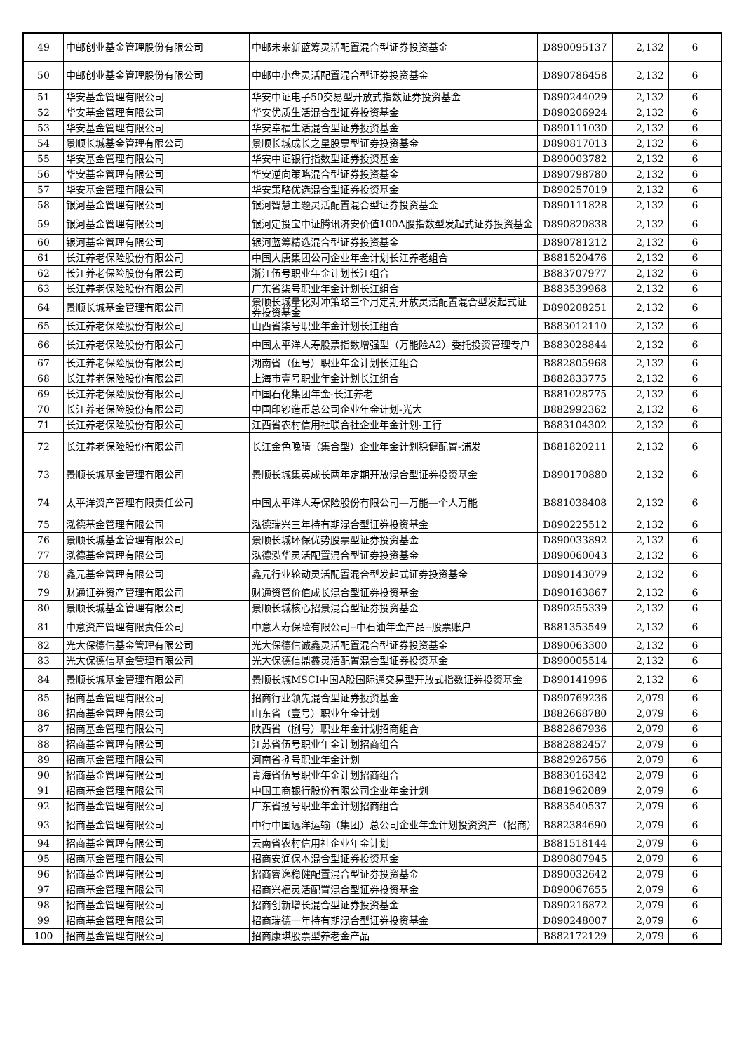| 49 | 中邮创业基金管理股份有限公司 | 中邮未来新蓝筹灵活配置混合型证券投资基金 | D890095137 | 2,132 | 6 |
| 50 | 中邮创业基金管理股份有限公司 | 中邮中小盘灵活配置混合型证券投资基金 | D890786458 | 2,132 | 6 |
| 51 | 华安基金管理有限公司 | 华安中证电子50交易型开放式指数证券投资基金 | D890244029 | 2,132 | 6 |
| 52 | 华安基金管理有限公司 | 华安优质生活混合型证券投资基金 | D890206924 | 2,132 | 6 |
| 53 | 华安基金管理有限公司 | 华安幸福生活混合型证券投资基金 | D890111030 | 2,132 | 6 |
| 54 | 景顺长城基金管理有限公司 | 景顺长城成长之星股票型证券投资基金 | D890817013 | 2,132 | 6 |
| 55 | 华安基金管理有限公司 | 华安中证银行指数型证券投资基金 | D890003782 | 2,132 | 6 |
| 56 | 华安基金管理有限公司 | 华安逆向策略混合型证券投资基金 | D890798780 | 2,132 | 6 |
| 57 | 华安基金管理有限公司 | 华安策略优选混合型证券投资基金 | D890257019 | 2,132 | 6 |
| 58 | 银河基金管理有限公司 | 银河智慧主题灵活配置混合型证券投资基金 | D890111828 | 2,132 | 6 |
| 59 | 银河基金管理有限公司 | 银河定投宝中证腾讯济安价值100A股指数型发起式证券投资基金 | D890820838 | 2,132 | 6 |
| 60 | 银河基金管理有限公司 | 银河蓝筹精选混合型证券投资基金 | D890781212 | 2,132 | 6 |
| 61 | 长江养老保险股份有限公司 | 中国大唐集团公司企业年金计划长江养老组合 | B881520476 | 2,132 | 6 |
| 62 | 长江养老保险股份有限公司 | 浙江伍号职业年金计划长江组合 | B883707977 | 2,132 | 6 |
| 63 | 长江养老保险股份有限公司 | 广东省柒号职业年金计划长江组合 | B883539968 | 2,132 | 6 |
| 64 | 景顺长城基金管理有限公司 | 景顺长城量化对冲策略三个月定期开放灵活配置混合型发起式证券投资基金 | D890208251 | 2,132 | 6 |
| 65 | 长江养老保险股份有限公司 | 山西省柒号职业年金计划长江组合 | B883012110 | 2,132 | 6 |
| 66 | 长江养老保险股份有限公司 | 中国太平洋人寿股票指数增强型（万能险A2）委托投资管理专户 | B883028844 | 2,132 | 6 |
| 67 | 长江养老保险股份有限公司 | 湖南省（伍号）职业年金计划长江组合 | B882805968 | 2,132 | 6 |
| 68 | 长江养老保险股份有限公司 | 上海市壹号职业年金计划长江组合 | B882833775 | 2,132 | 6 |
| 69 | 长江养老保险股份有限公司 | 中国石化集团年金-长江养老 | B881028775 | 2,132 | 6 |
| 70 | 长江养老保险股份有限公司 | 中国印钞造币总公司企业年金计划-光大 | B882992362 | 2,132 | 6 |
| 71 | 长江养老保险股份有限公司 | 江西省农村信用社联合社企业年金计划-工行 | B883104302 | 2,132 | 6 |
| 72 | 长江养老保险股份有限公司 | 长江金色晚晴（集合型）企业年金计划稳健配置-浦发 | B881820211 | 2,132 | 6 |
| 73 | 景顺长城基金管理有限公司 | 景顺长城集英成长两年定期开放混合型证券投资基金 | D890170880 | 2,132 | 6 |
| 74 | 太平洋资产管理有限责任公司 | 中国太平洋人寿保险股份有限公司—万能—个人万能 | B881038408 | 2,132 | 6 |
| 75 | 泓德基金管理有限公司 | 泓德瑞兴三年持有期混合型证券投资基金 | D890225512 | 2,132 | 6 |
| 76 | 景顺长城基金管理有限公司 | 景顺长城环保优势股票型证券投资基金 | D890033892 | 2,132 | 6 |
| 77 | 泓德基金管理有限公司 | 泓德泓华灵活配置混合型证券投资基金 | D890060043 | 2,132 | 6 |
| 78 | 鑫元基金管理有限公司 | 鑫元行业轮动灵活配置混合型发起式证券投资基金 | D890143079 | 2,132 | 6 |
| 79 | 财通证券资产管理有限公司 | 财通资管价值成长混合型证券投资基金 | D890163867 | 2,132 | 6 |
| 80 | 景顺长城基金管理有限公司 | 景顺长城核心招景混合型证券投资基金 | D890255339 | 2,132 | 6 |
| 81 | 中意资产管理有限责任公司 | 中意人寿保险有限公司--中石油年金产品--股票账户 | B881353549 | 2,132 | 6 |
| 82 | 光大保德信基金管理有限公司 | 光大保德信诚鑫灵活配置混合型证券投资基金 | D890063300 | 2,132 | 6 |
| 83 | 光大保德信基金管理有限公司 | 光大保德信鼎鑫灵活配置混合型证券投资基金 | D890005514 | 2,132 | 6 |
| 84 | 景顺长城基金管理有限公司 | 景顺长城MSCI中国A股国际通交易型开放式指数证券投资基金 | D890141996 | 2,132 | 6 |
| 85 | 招商基金管理有限公司 | 招商行业领先混合型证券投资基金 | D890769236 | 2,079 | 6 |
| 86 | 招商基金管理有限公司 | 山东省（壹号）职业年金计划 | B882668780 | 2,079 | 6 |
| 87 | 招商基金管理有限公司 | 陕西省（捌号）职业年金计划招商组合 | B882867936 | 2,079 | 6 |
| 88 | 招商基金管理有限公司 | 江苏省伍号职业年金计划招商组合 | B882882457 | 2,079 | 6 |
| 89 | 招商基金管理有限公司 | 河南省捌号职业年金计划 | B882926756 | 2,079 | 6 |
| 90 | 招商基金管理有限公司 | 青海省伍号职业年金计划招商组合 | B883016342 | 2,079 | 6 |
| 91 | 招商基金管理有限公司 | 中国工商银行股份有限公司企业年金计划 | B881962089 | 2,079 | 6 |
| 92 | 招商基金管理有限公司 | 广东省捌号职业年金计划招商组合 | B883540537 | 2,079 | 6 |
| 93 | 招商基金管理有限公司 | 中行中国远洋运输（集团）总公司企业年金计划投资资产（招商） | B882384690 | 2,079 | 6 |
| 94 | 招商基金管理有限公司 | 云南省农村信用社企业年金计划 | B881518144 | 2,079 | 6 |
| 95 | 招商基金管理有限公司 | 招商安润保本混合型证券投资基金 | D890807945 | 2,079 | 6 |
| 96 | 招商基金管理有限公司 | 招商睿逸稳健配置混合型证券投资基金 | D890032642 | 2,079 | 6 |
| 97 | 招商基金管理有限公司 | 招商兴福灵活配置混合型证券投资基金 | D890067655 | 2,079 | 6 |
| 98 | 招商基金管理有限公司 | 招商创新增长混合型证券投资基金 | D890216872 | 2,079 | 6 |
| 99 | 招商基金管理有限公司 | 招商瑞德一年持有期混合型证券投资基金 | D890248007 | 2,079 | 6 |
| 100 | 招商基金管理有限公司 | 招商康琪股票型养老金产品 | B882172129 | 2,079 | 6 |